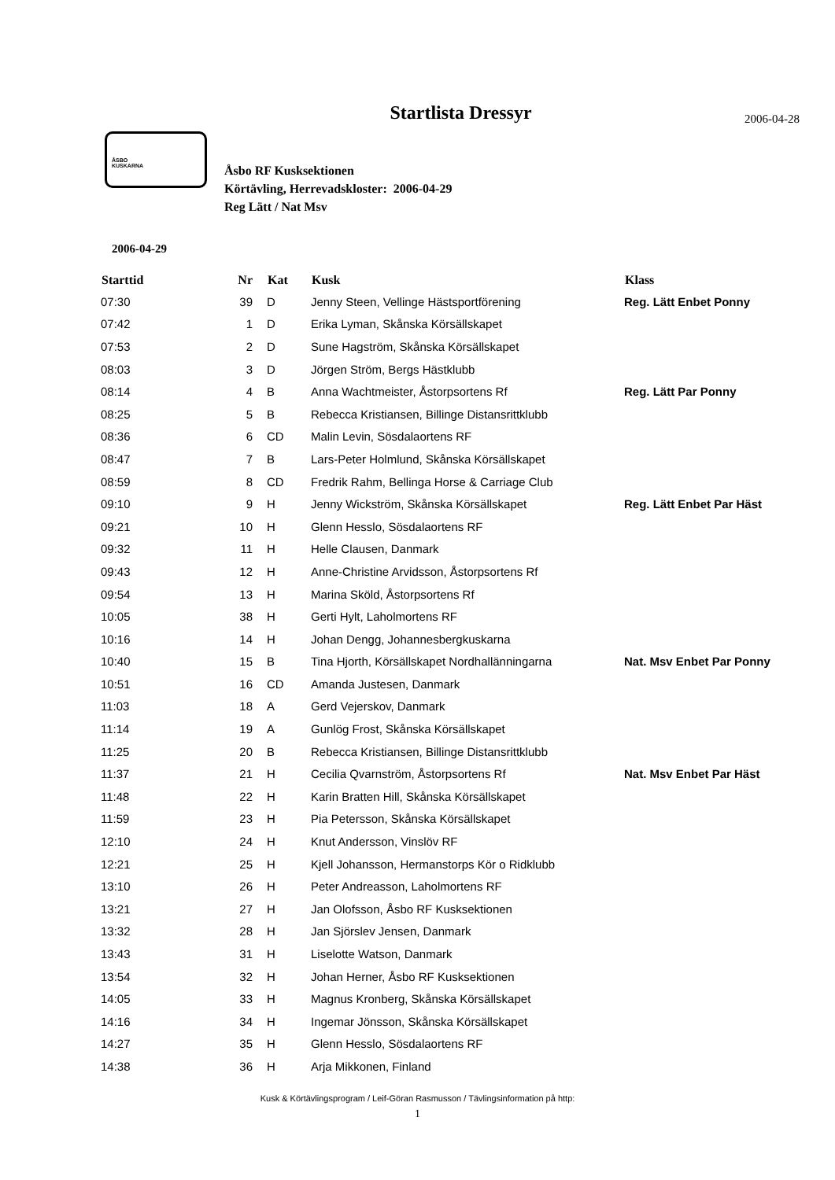Startlista Dressyr
2006-04-28
ÅSBO
KUSKARNA
Åsbo RF Kusksektionen
Körtävling, Herrevadskloster: 2006-04-29
Reg Lätt / Nat Msv
2006-04-29
| Starttid | Nr | Kat | Kusk | Klass |
| --- | --- | --- | --- | --- |
| 07:30 | 39 | D | Jenny Steen, Vellinge Hästsportförening | Reg. Lätt Enbet Ponny |
| 07:42 | 1 | D | Erika Lyman, Skånska Körsällskapet | |
| 07:53 | 2 | D | Sune Hagström, Skånska Körsällskapet | |
| 08:03 | 3 | D | Jörgen Ström, Bergs Hästklubb | |
| 08:14 | 4 | B | Anna Wachtmeister, Åstorpsortens Rf | Reg. Lätt Par Ponny |
| 08:25 | 5 | B | Rebecca Kristiansen, Billinge Distansrittklubb | |
| 08:36 | 6 | CD | Malin Levin, Sösdalaortens RF | |
| 08:47 | 7 | B | Lars-Peter Holmlund, Skånska Körsällskapet | |
| 08:59 | 8 | CD | Fredrik Rahm, Bellinga Horse & Carriage Club | |
| 09:10 | 9 | H | Jenny Wickström, Skånska Körsällskapet | Reg. Lätt Enbet Par Häst |
| 09:21 | 10 | H | Glenn Hesslo, Sösdalaortens RF | |
| 09:32 | 11 | H | Helle Clausen, Danmark | |
| 09:43 | 12 | H | Anne-Christine Arvidsson, Åstorpsortens Rf | |
| 09:54 | 13 | H | Marina Sköld, Åstorpsortens Rf | |
| 10:05 | 38 | H | Gerti Hylt, Laholmortens RF | |
| 10:16 | 14 | H | Johan Dengg, Johannesbergkuskarna | |
| 10:40 | 15 | B | Tina Hjorth, Körsällskapet Nordhallänningarna | Nat. Msv Enbet Par Ponny |
| 10:51 | 16 | CD | Amanda Justesen, Danmark | |
| 11:03 | 18 | A | Gerd Vejerskov, Danmark | |
| 11:14 | 19 | A | Gunlög Frost, Skånska Körsällskapet | |
| 11:25 | 20 | B | Rebecca Kristiansen, Billinge Distansrittklubb | |
| 11:37 | 21 | H | Cecilia Qvarnström, Åstorpsortens Rf | Nat. Msv Enbet Par Häst |
| 11:48 | 22 | H | Karin Bratten Hill, Skånska Körsällskapet | |
| 11:59 | 23 | H | Pia Petersson, Skånska Körsällskapet | |
| 12:10 | 24 | H | Knut Andersson, Vinslöv RF | |
| 12:21 | 25 | H | Kjell Johansson, Hermanstorps Kör o Ridklubb | |
| 13:10 | 26 | H | Peter Andreasson, Laholmortens RF | |
| 13:21 | 27 | H | Jan Olofsson, Åsbo RF Kusksektionen | |
| 13:32 | 28 | H | Jan Sjörslev Jensen, Danmark | |
| 13:43 | 31 | H | Liselotte Watson, Danmark | |
| 13:54 | 32 | H | Johan Herner, Åsbo RF Kusksektionen | |
| 14:05 | 33 | H | Magnus Kronberg, Skånska Körsällskapet | |
| 14:16 | 34 | H | Ingemar Jönsson, Skånska Körsällskapet | |
| 14:27 | 35 | H | Glenn Hesslo, Sösdalaortens RF | |
| 14:38 | 36 | H | Arja Mikkonen, Finland | |
Kusk & Körtävlingsprogram / Leif-Göran Rasmusson / Tävlingsinformation på http:
1